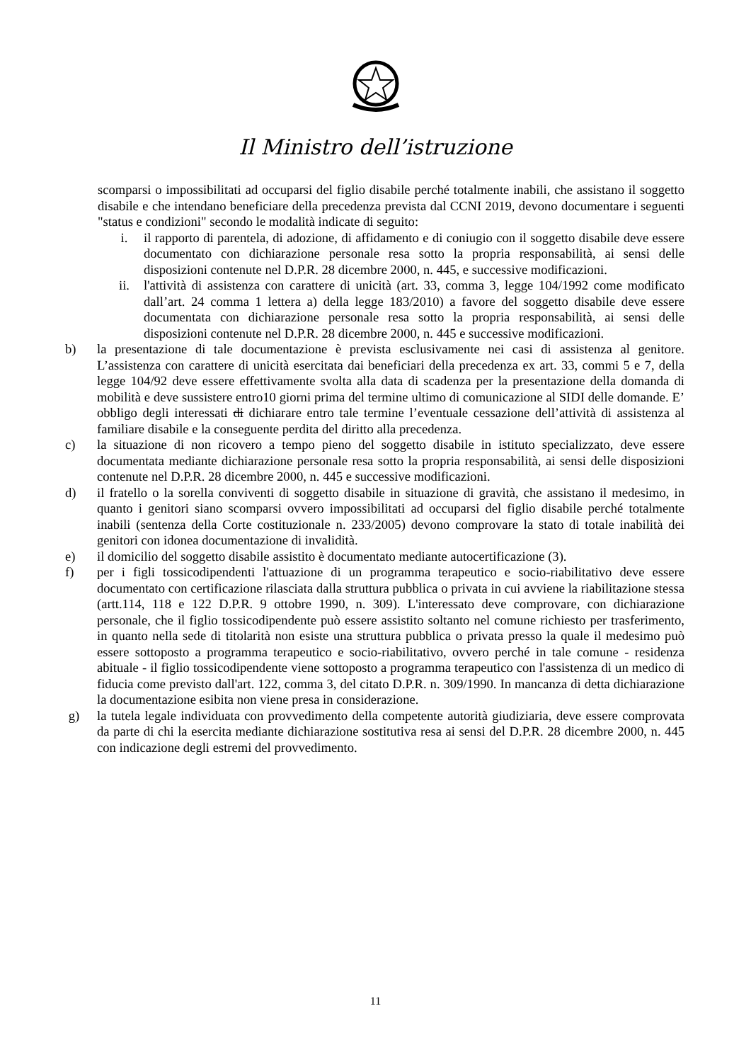Il Ministro dell’istruzione
scomparsi o impossibilitati ad occuparsi del figlio disabile perché totalmente inabili, che assistano il soggetto disabile e che intendano beneficiare della precedenza prevista dal CCNI 2019, devono documentare i seguenti "status e condizioni" secondo le modalità indicate di seguito:
i. il rapporto di parentela, di adozione, di affidamento e di coniugio con il soggetto disabile deve essere documentato con dichiarazione personale resa sotto la propria responsabilità, ai sensi delle disposizioni contenute nel D.P.R. 28 dicembre 2000, n. 445, e successive modificazioni.
ii. l'attività di assistenza con carattere di unicità (art. 33, comma 3, legge 104/1992 come modificato dall’art. 24 comma 1 lettera a) della legge 183/2010) a favore del soggetto disabile deve essere documentata con dichiarazione personale resa sotto la propria responsabilità, ai sensi delle disposizioni contenute nel D.P.R. 28 dicembre 2000, n. 445 e successive modificazioni.
b) la presentazione di tale documentazione è prevista esclusivamente nei casi di assistenza al genitore. L’assistenza con carattere di unicità esercitata dai beneficiari della precedenza ex art. 33, commi 5 e 7, della legge 104/92 deve essere effettivamente svolta alla data di scadenza per la presentazione della domanda di mobilità e deve sussistere entro10 giorni prima del termine ultimo di comunicazione al SIDI delle domande. E’ obbligo degli interessati di dichiarare entro tale termine l’eventuale cessazione dell’attività di assistenza al familiare disabile e la conseguente perdita del diritto alla precedenza.
c) la situazione di non ricovero a tempo pieno del soggetto disabile in istituto specializzato, deve essere documentata mediante dichiarazione personale resa sotto la propria responsabilità, ai sensi delle disposizioni contenute nel D.P.R. 28 dicembre 2000, n. 445 e successive modificazioni.
d) il fratello o la sorella conviventi di soggetto disabile in situazione di gravità, che assistano il medesimo, in quanto i genitori siano scomparsi ovvero impossibilitati ad occuparsi del figlio disabile perché totalmente inabili (sentenza della Corte costituzionale n. 233/2005) devono comprovare la stato di totale inabilità dei genitori con idonea documentazione di invalidità.
e) il domicilio del soggetto disabile assistito è documentato mediante autocertificazione (3).
f) per i figli tossicodipendenti l'attuazione di un programma terapeutico e socio-riabilitativo deve essere documentato con certificazione rilasciata dalla struttura pubblica o privata in cui avviene la riabilitazione stessa (artt.114, 118 e 122 D.P.R. 9 ottobre 1990, n. 309). L'interessato deve comprovare, con dichiarazione personale, che il figlio tossicodipendente può essere assistito soltanto nel comune richiesto per trasferimento, in quanto nella sede di titolarità non esiste una struttura pubblica o privata presso la quale il medesimo può essere sottoposto a programma terapeutico e socio-riabilitativo, ovvero perché in tale comune - residenza abituale - il figlio tossicodipendente viene sottoposto a programma terapeutico con l'assistenza di un medico di fiducia come previsto dall'art. 122, comma 3, del citato D.P.R. n. 309/1990. In mancanza di detta dichiarazione la documentazione esibita non viene presa in considerazione.
g) la tutela legale individuata con provvedimento della competente autorità giudiziaria, deve essere comprovata da parte di chi la esercita mediante dichiarazione sostitutiva resa ai sensi del D.P.R. 28 dicembre 2000, n. 445 con indicazione degli estremi del provvedimento.
11